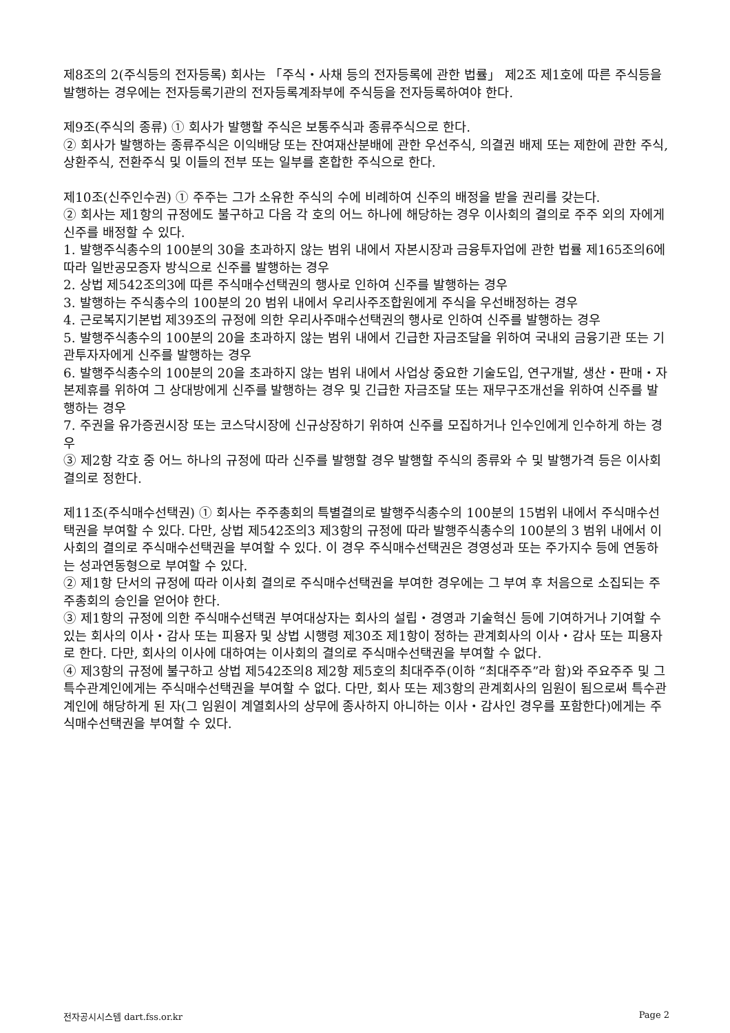제8조의 2(주식등의 전자등록) 회사는 「주식・사채 등의 전자등록에 관한 법률」 제2조 제1호에 따른 주식등을 발행하는 경우에는 전자등록기관의 전자등록계좌부에 주식등을 전자등록하여야 한다.
제9조(주식의 종류) ① 회사가 발행할 주식은 보통주식과 종류주식으로 한다.
② 회사가 발행하는 종류주식은 이익배당 또는 잔여재산분배에 관한 우선주식, 의결권 배제 또는 제한에 관한 주식, 상환주식, 전환주식 및 이들의 전부 또는 일부를 혼합한 주식으로 한다.
제10조(신주인수권) ① 주주는 그가 소유한 주식의 수에 비례하여 신주의 배정을 받을 권리를 갖는다.
② 회사는 제1항의 규정에도 불구하고 다음 각 호의 어느 하나에 해당하는 경우 이사회의 결의로 주주 외의 자에게 신주를 배정할 수 있다.
1. 발행주식총수의 100분의 30을 초과하지 않는 범위 내에서 자본시장과 금융투자업에 관한 법률 제165조의6에 따라 일반공모증자 방식으로 신주를 발행하는 경우
2. 상법 제542조의3에 따른 주식매수선택권의 행사로 인하여 신주를 발행하는 경우
3. 발행하는 주식총수의 100분의 20 범위 내에서 우리사주조합원에게 주식을 우선배정하는 경우
4. 근로복지기본법 제39조의 규정에 의한 우리사주매수선택권의 행사로 인하여 신주를 발행하는 경우
5. 발행주식총수의 100분의 20을 초과하지 않는 범위 내에서 긴급한 자금조달을 위하여 국내외 금융기관 또는 기관투자자에게 신주를 발행하는 경우
6. 발행주식총수의 100분의 20을 초과하지 않는 범위 내에서 사업상 중요한 기술도입, 연구개발, 생산・판매・자본제휴를 위하여 그 상대방에게 신주를 발행하는 경우 및 긴급한 자금조달 또는 재무구조개선을 위하여 신주를 발행하는 경우
7. 주권을 유가증권시장 또는 코스닥시장에 신규상장하기 위하여 신주를 모집하거나 인수인에게 인수하게 하는 경우
③ 제2항 각호 중 어느 하나의 규정에 따라 신주를 발행할 경우 발행할 주식의 종류와 수 및 발행가격 등은 이사회 결의로 정한다.
제11조(주식매수선택권) ① 회사는 주주총회의 특별결의로 발행주식총수의 100분의 15범위 내에서 주식매수선택권을 부여할 수 있다. 다만, 상법 제542조의3 제3항의 규정에 따라 발행주식총수의 100분의 3 범위 내에서 이사회의 결의로 주식매수선택권을 부여할 수 있다. 이 경우 주식매수선택권은 경영성과 또는 주가지수 등에 연동하는 성과연동형으로 부여할 수 있다.
② 제1항 단서의 규정에 따라 이사회 결의로 주식매수선택권을 부여한 경우에는 그 부여 후 처음으로 소집되는 주주총회의 승인을 얻어야 한다.
③ 제1항의 규정에 의한 주식매수선택권 부여대상자는 회사의 설립・경영과 기술혁신 등에 기여하거나 기여할 수 있는 회사의 이사・감사 또는 피용자 및 상법 시행령 제30조 제1항이 정하는 관계회사의 이사・감사 또는 피용자로 한다. 다만, 회사의 이사에 대하여는 이사회의 결의로 주식매수선택권을 부여할 수 없다.
④ 제3항의 규정에 불구하고 상법 제542조의8 제2항 제5호의 최대주주(이하 “최대주주”라 함)와 주요주주 및 그 특수관계인에게는 주식매수선택권을 부여할 수 없다. 다만, 회사 또는 제3항의 관계회사의 임원이 됨으로써 특수관계인에 해당하게 된 자(그 임원이 계열회사의 상무에 종사하지 아니하는 이사・감사인 경우를 포함한다)에게는 주식매수선택권을 부여할 수 있다.
전자공시시스템 dart.fss.or.kr Page 2